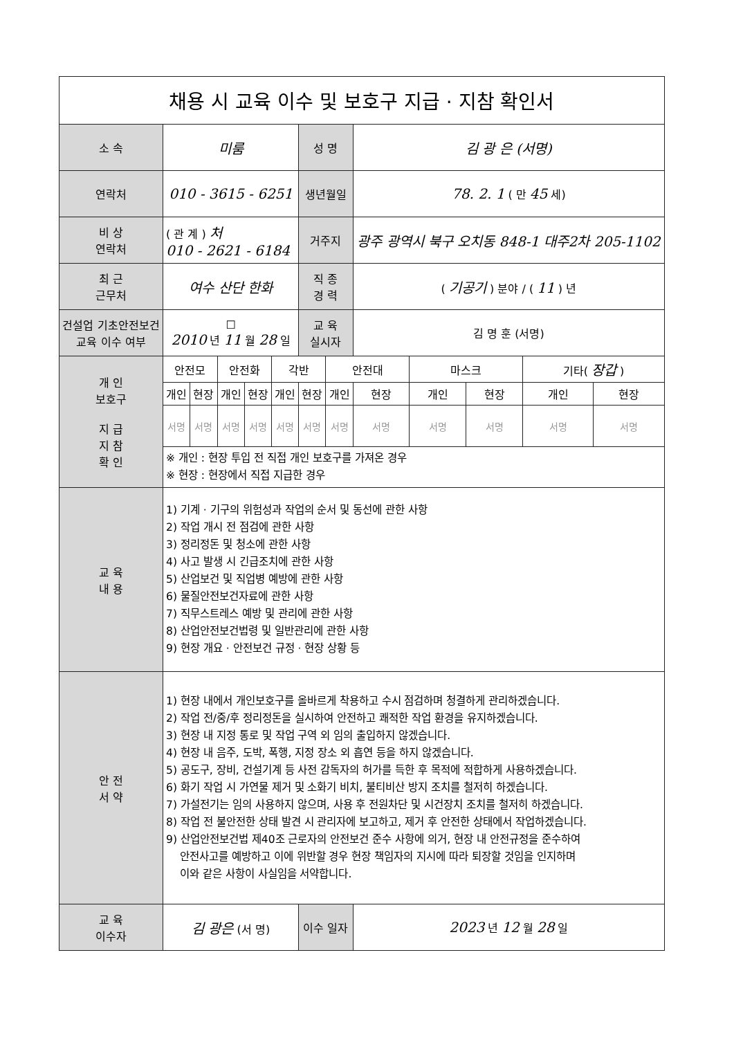| 채용 시 교육 이수 및 보호구 지급 · 지참 확인서 | | | | | | | | | | | | |
| 소 속 | 미룸 | | | | | 성 명 | | 김 광 은 (서명) | | | | |
| 연락처 | 010 - 3615 - 6251 | | | | | 생년월일 | | 78. 2. 1 ( 만 45 세) | | | | |
| 비 상 연락처 | ( 관 계 ) 처 010 - 2621 - 6184 | | | | | 거주지 | | 광주 광역시 북구 오치동 848-1 대주2차 205-1102 | | | | |
| 최 근 근무처 | 여수 산단 한화 | | | | | 직 종 경 력 | | ( 기공기 ) 분야 / ( 11 ) 년 | | | | |
| 건설업 기초안전보건 교육 이수 여부 | ☐ 2010 년 11 월 28 일 | | | | | 교 육 실시자 | | 김 명 훈 (서명) | | | | |
| 개 인 보호구 지 급 지 참 확 인 | 안전모 | | 안전화 | | 각반 | | 안전대 | | 마스크 | | 기타( 장갑 ) | |
| | 개인 | 현장 | 개인 | 현장 | 개인 | 현장 | 개인 | 현장 | 개인 | 현장 | 개인 | 현장 |
| | 서명 | 서명 | 서명 | 서명 | 서명 | 서명 | 서명 | 서명 | 서명 | 서명 | 서명 | 서명 |
| | ※ 개인 : 현장 투입 전 직접 개인 보호구를 가져온 경우 ※ 현장 : 현장에서 직접 지급한 경우 | | | | | | | | | | | |
| 교 육 내 용 | 1) 기계 · 기구의 위험성과 작업의 순서 및 동선에 관한 사항 2) 작업 개시 전 점검에 관한 사항 3) 정리정돈 및 청소에 관한 사항 4) 사고 발생 시 긴급조치에 관한 사항 5) 산업보건 및 직업병 예방에 관한 사항 6) 물질안전보건자료에 관한 사항 7) 직무스트레스 예방 및 관리에 관한 사항 8) 산업안전보건법령 및 일반관리에 관한 사항 9) 현장 개요 · 안전보건 규정 · 현장 상황 등 | | | | | | | | | | | |
| 안 전 서 약 | 1) 현장 내에서 개인보호구를 올바르게 착용하고 수시 점검하며 청결하게 관리하겠습니다. 2) 작업 전/중/후 정리정돈을 실시하여 안전하고 쾌적한 작업 환경을 유지하겠습니다. 3) 현장 내 지정 통로 및 작업 구역 외 임의 출입하지 않겠습니다. 4) 현장 내 음주, 도박, 폭행, 지정 장소 외 흡연 등을 하지 않겠습니다. 5) 공도구, 장비, 건설기계 등 사전 감독자의 허가를 득한 후 목적에 적합하게 사용하겠습니다. 6) 화기 작업 시 가연물 제거 및 소화기 비치, 불티비산 방지 조치를 철저히 하겠습니다. 7) 가설전기는 임의 사용하지 않으며, 사용 후 전원차단 및 시건장치 조치를 철저히 하겠습니다. 8) 작업 전 불안전한 상태 발견 시 관리자에 보고하고, 제거 후 안전한 상태에서 작업하겠습니다. 9) 산업안전보건법 제40조 근로자의 안전보건 준수 사항에 의거, 현장 내 안전규정을 준수하여 안전사고를 예방하고 이에 위반할 경우 현장 책임자의 지시에 따라 퇴장할 것임을 인지하며 이와 같은 사항이 사실임을 서약합니다. | | | | | | | | | | | |
| 교 육 이수자 | 김 광은 (서 명) | | | | | 이수 일자 | | 2023 년 12 월 28 일 | | | | |